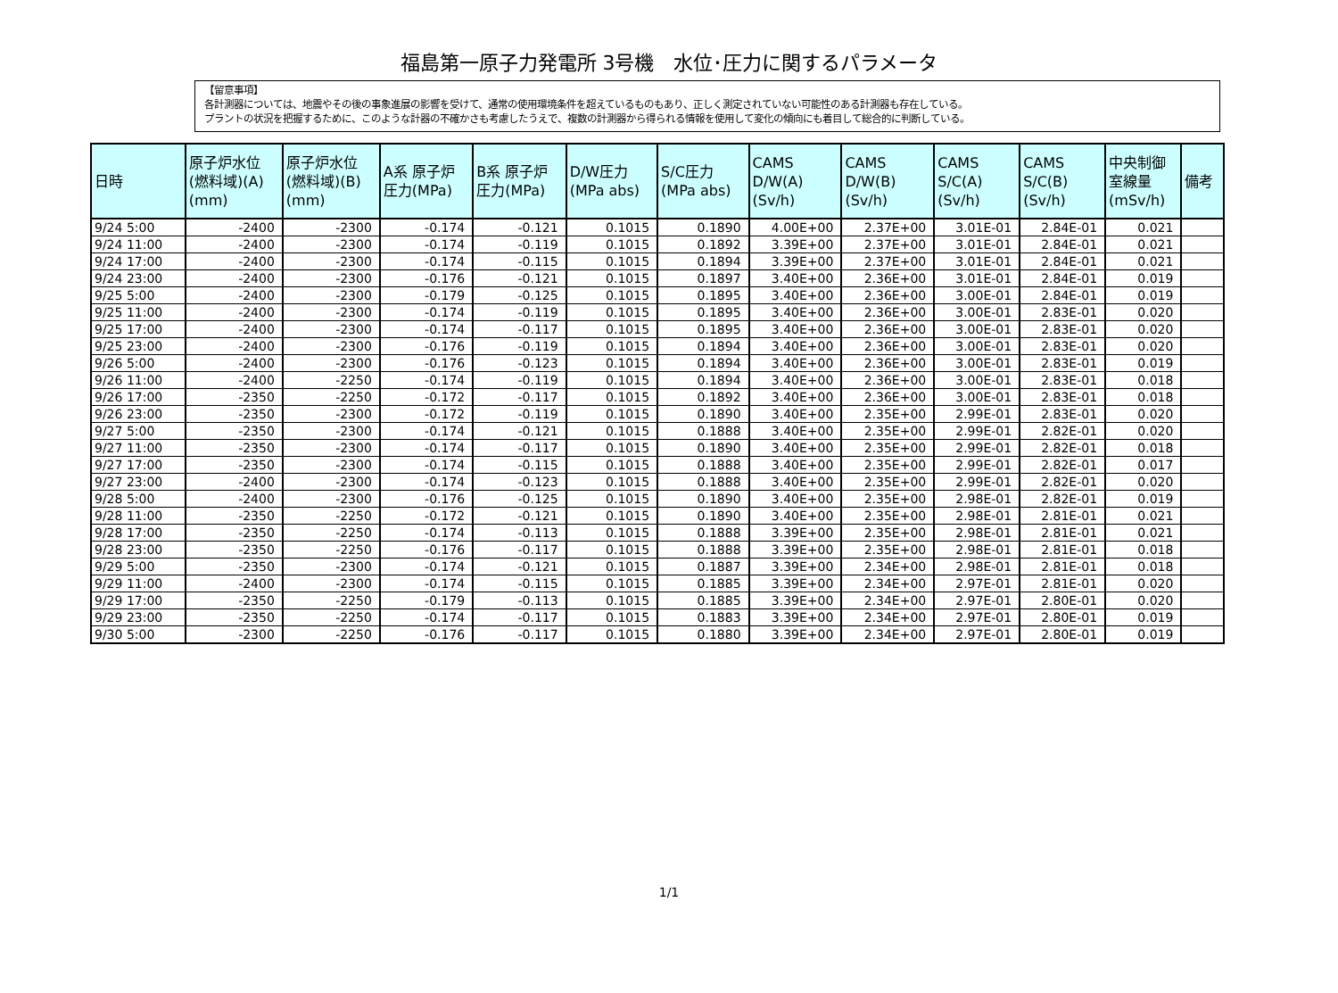福島第一原子力発電所 3号機　水位･圧力に関するパラメータ
【留意事項】
各計測器については、地震やその後の事象進展の影響を受けて、通常の使用環境条件を超えているものもあり、正しく測定されていない可能性のある計測器も存在している。
プラントの状況を把握するために、このような計器の不確かさも考慮したうえで、複数の計測器から得られる情報を使用して変化の傾向にも着目して総合的に判断している。
| 日時 | 原子炉水位 (燃料域)(A) (mm) | 原子炉水位 (燃料域)(B) (mm) | A系 原子炉 圧力(MPa) | B系 原子炉 圧力(MPa) | D/W圧力 (MPa abs) | S/C圧力 (MPa abs) | CAMS D/W(A) (Sv/h) | CAMS D/W(B) (Sv/h) | CAMS S/C(A) (Sv/h) | CAMS S/C(B) (Sv/h) | 中央制御 室線量 (mSv/h) | 備考 |
| --- | --- | --- | --- | --- | --- | --- | --- | --- | --- | --- | --- | --- |
| 9/24 5:00 | -2400 | -2300 | -0.174 | -0.121 | 0.1015 | 0.1890 | 4.00E+00 | 2.37E+00 | 3.01E-01 | 2.84E-01 | 0.021 | |
| 9/24 11:00 | -2400 | -2300 | -0.174 | -0.119 | 0.1015 | 0.1892 | 3.39E+00 | 2.37E+00 | 3.01E-01 | 2.84E-01 | 0.021 | |
| 9/24 17:00 | -2400 | -2300 | -0.174 | -0.115 | 0.1015 | 0.1894 | 3.39E+00 | 2.37E+00 | 3.01E-01 | 2.84E-01 | 0.021 | |
| 9/24 23:00 | -2400 | -2300 | -0.176 | -0.121 | 0.1015 | 0.1897 | 3.40E+00 | 2.36E+00 | 3.01E-01 | 2.84E-01 | 0.019 | |
| 9/25 5:00 | -2400 | -2300 | -0.179 | -0.125 | 0.1015 | 0.1895 | 3.40E+00 | 2.36E+00 | 3.00E-01 | 2.84E-01 | 0.019 | |
| 9/25 11:00 | -2400 | -2300 | -0.174 | -0.119 | 0.1015 | 0.1895 | 3.40E+00 | 2.36E+00 | 3.00E-01 | 2.83E-01 | 0.020 | |
| 9/25 17:00 | -2400 | -2300 | -0.174 | -0.117 | 0.1015 | 0.1895 | 3.40E+00 | 2.36E+00 | 3.00E-01 | 2.83E-01 | 0.020 | |
| 9/25 23:00 | -2400 | -2300 | -0.176 | -0.119 | 0.1015 | 0.1894 | 3.40E+00 | 2.36E+00 | 3.00E-01 | 2.83E-01 | 0.020 | |
| 9/26 5:00 | -2400 | -2300 | -0.176 | -0.123 | 0.1015 | 0.1894 | 3.40E+00 | 2.36E+00 | 3.00E-01 | 2.83E-01 | 0.019 | |
| 9/26 11:00 | -2400 | -2250 | -0.174 | -0.119 | 0.1015 | 0.1894 | 3.40E+00 | 2.36E+00 | 3.00E-01 | 2.83E-01 | 0.018 | |
| 9/26 17:00 | -2350 | -2250 | -0.172 | -0.117 | 0.1015 | 0.1892 | 3.40E+00 | 2.36E+00 | 3.00E-01 | 2.83E-01 | 0.018 | |
| 9/26 23:00 | -2350 | -2300 | -0.172 | -0.119 | 0.1015 | 0.1890 | 3.40E+00 | 2.35E+00 | 2.99E-01 | 2.83E-01 | 0.020 | |
| 9/27 5:00 | -2350 | -2300 | -0.174 | -0.121 | 0.1015 | 0.1888 | 3.40E+00 | 2.35E+00 | 2.99E-01 | 2.82E-01 | 0.020 | |
| 9/27 11:00 | -2350 | -2300 | -0.174 | -0.117 | 0.1015 | 0.1890 | 3.40E+00 | 2.35E+00 | 2.99E-01 | 2.82E-01 | 0.018 | |
| 9/27 17:00 | -2350 | -2300 | -0.174 | -0.115 | 0.1015 | 0.1888 | 3.40E+00 | 2.35E+00 | 2.99E-01 | 2.82E-01 | 0.017 | |
| 9/27 23:00 | -2400 | -2300 | -0.174 | -0.123 | 0.1015 | 0.1888 | 3.40E+00 | 2.35E+00 | 2.99E-01 | 2.82E-01 | 0.020 | |
| 9/28 5:00 | -2400 | -2300 | -0.176 | -0.125 | 0.1015 | 0.1890 | 3.40E+00 | 2.35E+00 | 2.98E-01 | 2.82E-01 | 0.019 | |
| 9/28 11:00 | -2350 | -2250 | -0.172 | -0.121 | 0.1015 | 0.1890 | 3.40E+00 | 2.35E+00 | 2.98E-01 | 2.81E-01 | 0.021 | |
| 9/28 17:00 | -2350 | -2250 | -0.174 | -0.113 | 0.1015 | 0.1888 | 3.39E+00 | 2.35E+00 | 2.98E-01 | 2.81E-01 | 0.021 | |
| 9/28 23:00 | -2350 | -2250 | -0.176 | -0.117 | 0.1015 | 0.1888 | 3.39E+00 | 2.35E+00 | 2.98E-01 | 2.81E-01 | 0.018 | |
| 9/29 5:00 | -2350 | -2300 | -0.174 | -0.121 | 0.1015 | 0.1887 | 3.39E+00 | 2.34E+00 | 2.98E-01 | 2.81E-01 | 0.018 | |
| 9/29 11:00 | -2400 | -2300 | -0.174 | -0.115 | 0.1015 | 0.1885 | 3.39E+00 | 2.34E+00 | 2.97E-01 | 2.81E-01 | 0.020 | |
| 9/29 17:00 | -2350 | -2250 | -0.179 | -0.113 | 0.1015 | 0.1885 | 3.39E+00 | 2.34E+00 | 2.97E-01 | 2.80E-01 | 0.020 | |
| 9/29 23:00 | -2350 | -2250 | -0.174 | -0.117 | 0.1015 | 0.1883 | 3.39E+00 | 2.34E+00 | 2.97E-01 | 2.80E-01 | 0.019 | |
| 9/30 5:00 | -2300 | -2250 | -0.176 | -0.117 | 0.1015 | 0.1880 | 3.39E+00 | 2.34E+00 | 2.97E-01 | 2.80E-01 | 0.019 | |
1/1